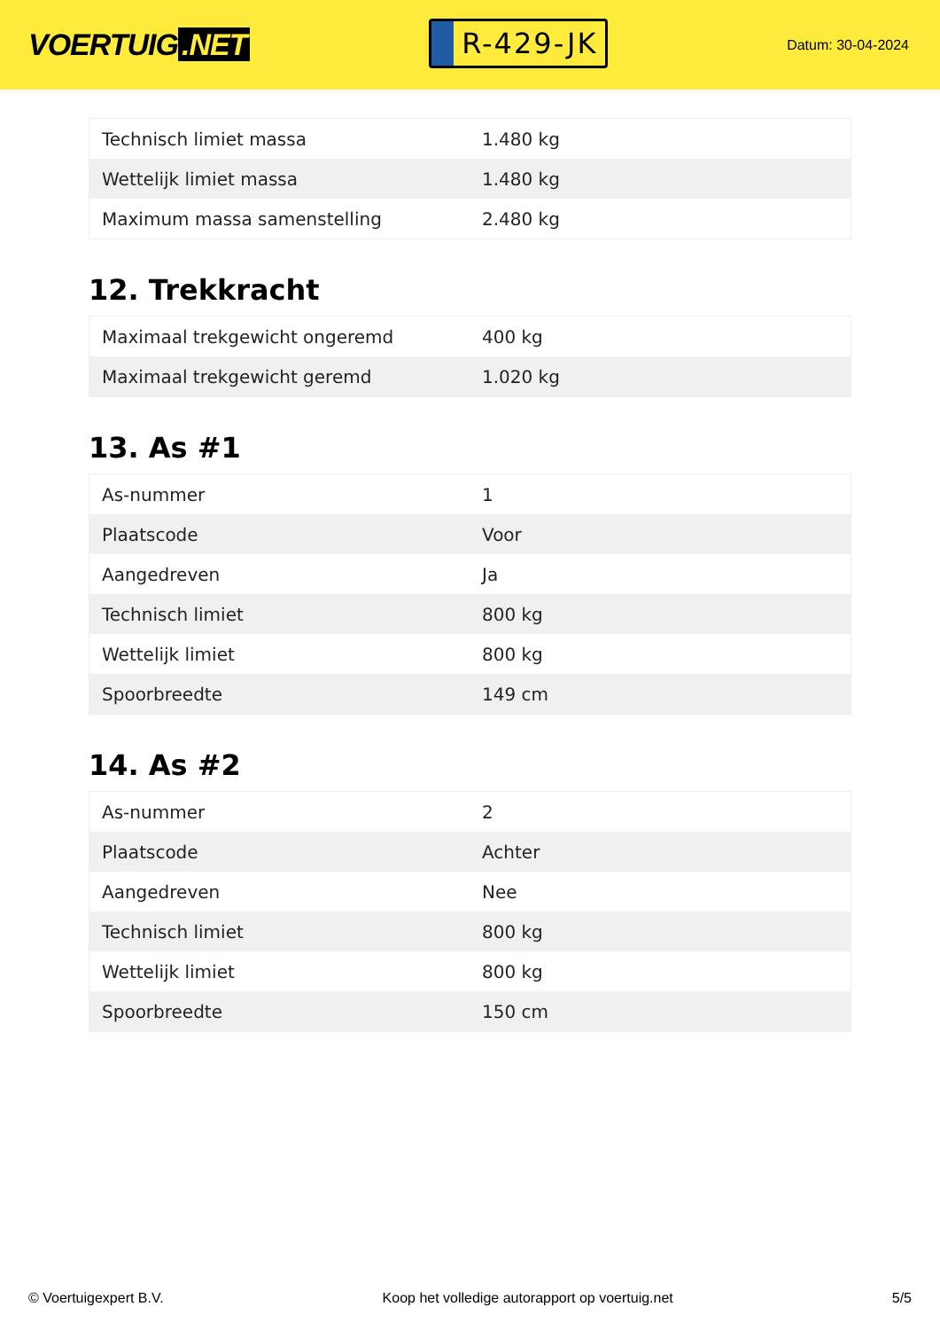VOERTUIG.NET
R-429-JK
Datum: 30-04-2024
| Technisch limiet massa | 1.480 kg |
| Wettelijk limiet massa | 1.480 kg |
| Maximum massa samenstelling | 2.480 kg |
12. Trekkracht
| Maximaal trekgewicht ongeremd | 400 kg |
| Maximaal trekgewicht geremd | 1.020 kg |
13. As #1
| As-nummer | 1 |
| Plaatscode | Voor |
| Aangedreven | Ja |
| Technisch limiet | 800 kg |
| Wettelijk limiet | 800 kg |
| Spoorbreedte | 149 cm |
14. As #2
| As-nummer | 2 |
| Plaatscode | Achter |
| Aangedreven | Nee |
| Technisch limiet | 800 kg |
| Wettelijk limiet | 800 kg |
| Spoorbreedte | 150 cm |
© Voertuigexpert B.V. Koop het volledige autorapport op voertuig.net 5/5